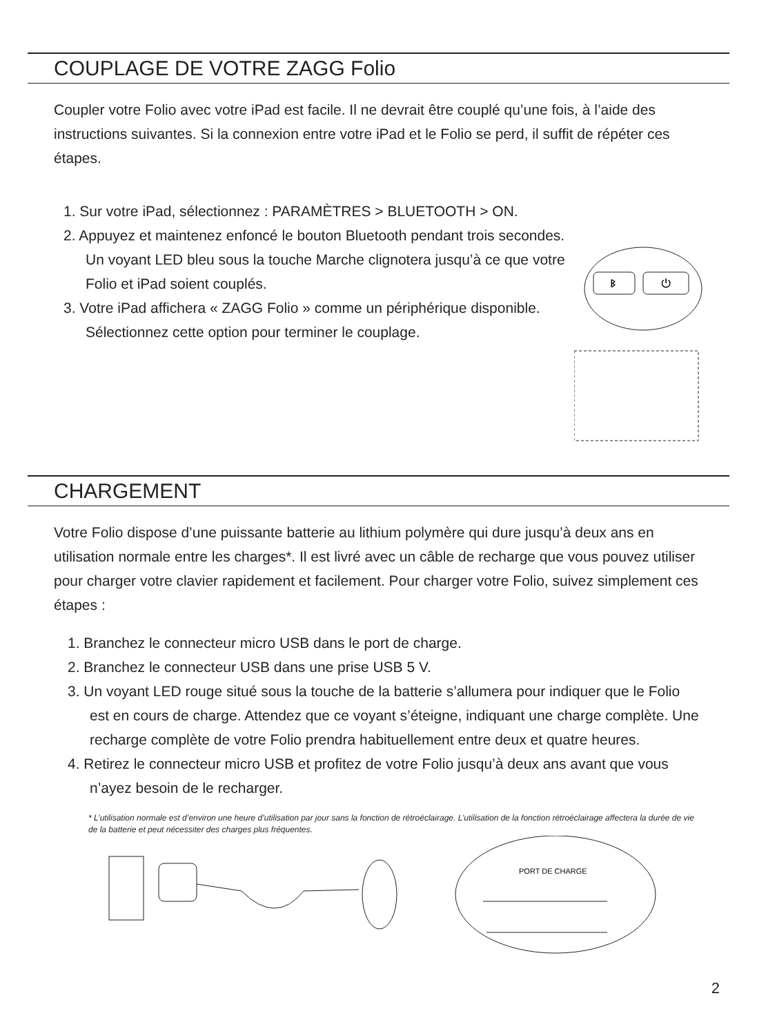COUPLAGE DE VOTRE ZAGG Folio
Coupler votre Folio avec votre iPad est facile. Il ne devrait être couplé qu’une fois, à l’aide des instructions suivantes. Si la connexion entre votre iPad et le Folio se perd, il suffit de répéter ces étapes.
1. Sur votre iPad, sélectionnez : PARAMÈTRES > BLUETOOTH > ON.
2. Appuyez et maintenez enfoncé le bouton Bluetooth pendant trois secondes. Un voyant LED bleu sous la touche Marche clignotera jusqu’à ce que votre Folio et iPad soient couplés.
3. Votre iPad affichera « ZAGG Folio » comme un périphérique disponible. Sélectionnez cette option pour terminer le couplage.
ᛒ
⏻
CHARGEMENT
Votre Folio dispose d’une puissante batterie au lithium polymère qui dure jusqu’à deux ans en utilisation normale entre les charges*. Il est livré avec un câble de recharge que vous pouvez utiliser pour charger votre clavier rapidement et facilement. Pour charger votre Folio, suivez simplement ces étapes :
1. Branchez le connecteur micro USB dans le port de charge.
2. Branchez le connecteur USB dans une prise USB 5 V.
3. Un voyant LED rouge situé sous la touche de la batterie s’allumera pour indiquer que le Folio est en cours de charge. Attendez que ce voyant s’éteigne, indiquant une charge complète. Une recharge complète de votre Folio prendra habituellement entre deux et quatre heures.
4. Retirez le connecteur micro USB et profitez de votre Folio jusqu’à deux ans avant que vous n’ayez besoin de le recharger.
* L’utilisation normale est d’environ une heure d’utilisation par jour sans la fonction de rétroéclairage. L’utilisation de la fonction rétroéclairage affectera la durée de vie de la batterie et peut nécessiter des charges plus fréquentes.
PORT DE CHARGE
2